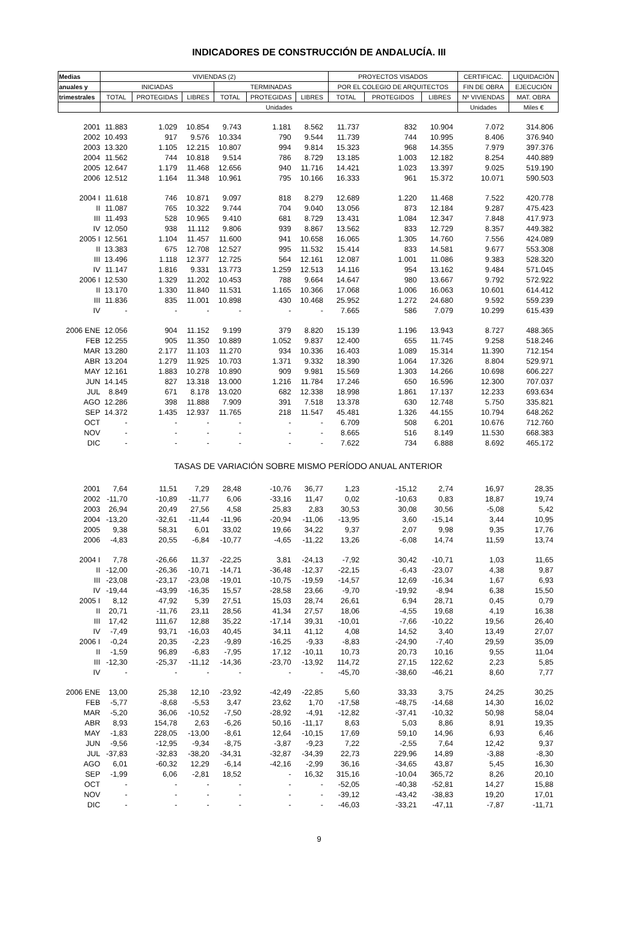INDICADORES DE CONSTRUCCIÓN DE ANDALUCÍA. III
| Medias | VIVIENDAS (2) | | | | | | PROYECTOS VISADOS | | | CERTIFICAC. | LIQUIDACIÓN |
| --- | --- | --- | --- | --- | --- | --- | --- | --- | --- | --- | --- |
| anuales y | INICIADAS | | | TERMINADAS | | | POR EL COLEGIO DE ARQUITECTOS | | | FIN DE OBRA | EJECUCIÓN |
| trimestrales | TOTAL | PROTEGIDAS | LIBRES | TOTAL | PROTEGIDAS | LIBRES | TOTAL | PROTEGIDOS | LIBRES | Nº VIVIENDAS | MAT. OBRA |
| | Unidades | | | | | | | | | Unidades | Miles € |
| 2001 | 11.883 | 1.029 | 10.854 | 9.743 | 1.181 | 8.562 | 11.737 | 832 | 10.904 | 7.072 | 314.806 |
| 2002 | 10.493 | 917 | 9.576 | 10.334 | 790 | 9.544 | 11.739 | 744 | 10.995 | 8.406 | 376.940 |
| 2003 | 13.320 | 1.105 | 12.215 | 10.807 | 994 | 9.814 | 15.323 | 968 | 14.355 | 7.979 | 397.376 |
| 2004 | 11.562 | 744 | 10.818 | 9.514 | 786 | 8.729 | 13.185 | 1.003 | 12.182 | 8.254 | 440.889 |
| 2005 | 12.647 | 1.179 | 11.468 | 12.656 | 940 | 11.716 | 14.421 | 1.023 | 13.397 | 9.025 | 519.190 |
| 2006 | 12.512 | 1.164 | 11.348 | 10.961 | 795 | 10.166 | 16.333 | 961 | 15.372 | 10.071 | 590.503 |
| 2004 I | 11.618 | 746 | 10.871 | 9.097 | 818 | 8.279 | 12.689 | 1.220 | 11.468 | 7.522 | 420.778 |
| II | 11.087 | 765 | 10.322 | 9.744 | 704 | 9.040 | 13.056 | 873 | 12.184 | 9.287 | 475.423 |
| III | 11.493 | 528 | 10.965 | 9.410 | 681 | 8.729 | 13.431 | 1.084 | 12.347 | 7.848 | 417.973 |
| IV | 12.050 | 938 | 11.112 | 9.806 | 939 | 8.867 | 13.562 | 833 | 12.729 | 8.357 | 449.382 |
| 2005 I | 12.561 | 1.104 | 11.457 | 11.600 | 941 | 10.658 | 16.065 | 1.305 | 14.760 | 7.556 | 424.089 |
| II | 13.383 | 675 | 12.708 | 12.527 | 995 | 11.532 | 15.414 | 833 | 14.581 | 9.677 | 553.308 |
| III | 13.496 | 1.118 | 12.377 | 12.725 | 564 | 12.161 | 12.087 | 1.001 | 11.086 | 9.383 | 528.320 |
| IV | 11.147 | 1.816 | 9.331 | 13.773 | 1.259 | 12.513 | 14.116 | 954 | 13.162 | 9.484 | 571.045 |
| 2006 I | 12.530 | 1.329 | 11.202 | 10.453 | 788 | 9.664 | 14.647 | 980 | 13.667 | 9.792 | 572.922 |
| II | 13.170 | 1.330 | 11.840 | 11.531 | 1.165 | 10.366 | 17.068 | 1.006 | 16.063 | 10.601 | 614.412 |
| III | 11.836 | 835 | 11.001 | 10.898 | 430 | 10.468 | 25.952 | 1.272 | 24.680 | 9.592 | 559.239 |
| IV | - | - | - | - | - | - | 7.665 | 586 | 7.079 | 10.299 | 615.439 |
| 2006 ENE | 12.056 | 904 | 11.152 | 9.199 | 379 | 8.820 | 15.139 | 1.196 | 13.943 | 8.727 | 488.365 |
| FEB | 12.255 | 905 | 11.350 | 10.889 | 1.052 | 9.837 | 12.400 | 655 | 11.745 | 9.258 | 518.246 |
| MAR | 13.280 | 2.177 | 11.103 | 11.270 | 934 | 10.336 | 16.403 | 1.089 | 15.314 | 11.390 | 712.154 |
| ABR | 13.204 | 1.279 | 11.925 | 10.703 | 1.371 | 9.332 | 18.390 | 1.064 | 17.326 | 8.804 | 529.971 |
| MAY | 12.161 | 1.883 | 10.278 | 10.890 | 909 | 9.981 | 15.569 | 1.303 | 14.266 | 10.698 | 606.227 |
| JUN | 14.145 | 827 | 13.318 | 13.000 | 1.216 | 11.784 | 17.246 | 650 | 16.596 | 12.300 | 707.037 |
| JUL | 8.849 | 671 | 8.178 | 13.020 | 682 | 12.338 | 18.998 | 1.861 | 17.137 | 12.233 | 693.634 |
| AGO | 12.286 | 398 | 11.888 | 7.909 | 391 | 7.518 | 13.378 | 630 | 12.748 | 5.750 | 335.821 |
| SEP | 14.372 | 1.435 | 12.937 | 11.765 | 218 | 11.547 | 45.481 | 1.326 | 44.155 | 10.794 | 648.262 |
| OCT | - | - | - | - | - | - | 6.709 | 508 | 6.201 | 10.676 | 712.760 |
| NOV | - | - | - | - | - | - | 8.665 | 516 | 8.149 | 11.530 | 668.383 |
| DIC | - | - | - | - | - | - | 7.622 | 734 | 6.888 | 8.692 | 465.172 |
| TASAS DE VARIACIÓN SOBRE MISMO PERÍODO ANUAL ANTERIOR | | | | | | | | | | | |
| 2001 | 7,64 | 11,51 | 7,29 | 28,48 | -10,76 | 36,77 | 1,23 | -15,12 | 2,74 | 16,97 | 28,35 |
| 2002 | -11,70 | -10,89 | -11,77 | 6,06 | -33,16 | 11,47 | 0,02 | -10,63 | 0,83 | 18,87 | 19,74 |
| 2003 | 26,94 | 20,49 | 27,56 | 4,58 | 25,83 | 2,83 | 30,53 | 30,08 | 30,56 | -5,08 | 5,42 |
| 2004 | -13,20 | -32,61 | -11,44 | -11,96 | -20,94 | -11,06 | -13,95 | 3,60 | -15,14 | 3,44 | 10,95 |
| 2005 | 9,38 | 58,31 | 6,01 | 33,02 | 19,66 | 34,22 | 9,37 | 2,07 | 9,98 | 9,35 | 17,76 |
| 2006 | -4,83 | 20,55 | -6,84 | -10,77 | -4,65 | -11,22 | 13,26 | -6,08 | 14,74 | 11,59 | 13,74 |
| 2004 I | 7,78 | -26,66 | 11,37 | -22,25 | 3,81 | -24,13 | -7,92 | 30,42 | -10,71 | 1,03 | 11,65 |
| II | -12,00 | -26,36 | -10,71 | -14,71 | -36,48 | -12,37 | -22,15 | -6,43 | -23,07 | 4,38 | 9,87 |
| III | -23,08 | -23,17 | -23,08 | -19,01 | -10,75 | -19,59 | -14,57 | 12,69 | -16,34 | 1,67 | 6,93 |
| IV | -19,44 | -43,99 | -16,35 | 15,57 | -28,58 | 23,66 | -9,70 | -19,92 | -8,94 | 6,38 | 15,50 |
| 2005 I | 8,12 | 47,92 | 5,39 | 27,51 | 15,03 | 28,74 | 26,61 | 6,94 | 28,71 | 0,45 | 0,79 |
| II | 20,71 | -11,76 | 23,11 | 28,56 | 41,34 | 27,57 | 18,06 | -4,55 | 19,68 | 4,19 | 16,38 |
| III | 17,42 | 111,67 | 12,88 | 35,22 | -17,14 | 39,31 | -10,01 | -7,66 | -10,22 | 19,56 | 26,40 |
| IV | -7,49 | 93,71 | -16,03 | 40,45 | 34,11 | 41,12 | 4,08 | 14,52 | 3,40 | 13,49 | 27,07 |
| 2006 I | -0,24 | 20,35 | -2,23 | -9,89 | -16,25 | -9,33 | -8,83 | -24,90 | -7,40 | 29,59 | 35,09 |
| II | -1,59 | 96,89 | -6,83 | -7,95 | 17,12 | -10,11 | 10,73 | 20,73 | 10,16 | 9,55 | 11,04 |
| III | -12,30 | -25,37 | -11,12 | -14,36 | -23,70 | -13,92 | 114,72 | 27,15 | 122,62 | 2,23 | 5,85 |
| IV | - | - | - | - | - | - | -45,70 | -38,60 | -46,21 | 8,60 | 7,77 |
| 2006 ENE | 13,00 | 25,38 | 12,10 | -23,92 | -42,49 | -22,85 | 5,60 | 33,33 | 3,75 | 24,25 | 30,25 |
| FEB | -5,77 | -8,68 | -5,53 | 3,47 | 23,62 | 1,70 | -17,58 | -48,75 | -14,68 | 14,30 | 16,02 |
| MAR | -5,20 | 36,06 | -10,52 | -7,50 | -28,92 | -4,91 | -12,82 | -37,41 | -10,32 | 50,98 | 58,04 |
| ABR | 8,93 | 154,78 | 2,63 | -6,26 | 50,16 | -11,17 | 8,63 | 5,03 | 8,86 | 8,91 | 19,35 |
| MAY | -1,83 | 228,05 | -13,00 | -8,61 | 12,64 | -10,15 | 17,69 | 59,10 | 14,96 | 6,93 | 6,46 |
| JUN | -9,56 | -12,95 | -9,34 | -8,75 | -3,87 | -9,23 | 7,22 | -2,55 | 7,64 | 12,42 | 9,37 |
| JUL | -37,83 | -32,83 | -38,20 | -34,31 | -32,87 | -34,39 | 22,73 | 229,96 | 14,89 | -3,88 | -8,30 |
| AGO | 6,01 | -60,32 | 12,29 | -6,14 | -42,16 | -2,99 | 36,16 | -34,65 | 43,87 | 5,45 | 16,30 |
| SEP | -1,99 | 6,06 | -2,81 | 18,52 | - | 16,32 | 315,16 | -10,04 | 365,72 | 8,26 | 20,10 |
| OCT | - | - | - | - | - | - | -52,05 | -40,38 | -52,81 | 14,27 | 15,88 |
| NOV | - | - | - | - | - | - | -39,12 | -43,42 | -38,83 | 19,20 | 17,01 |
| DIC | - | - | - | - | - | - | -46,03 | -33,21 | -47,11 | -7,87 | -11,71 |
9